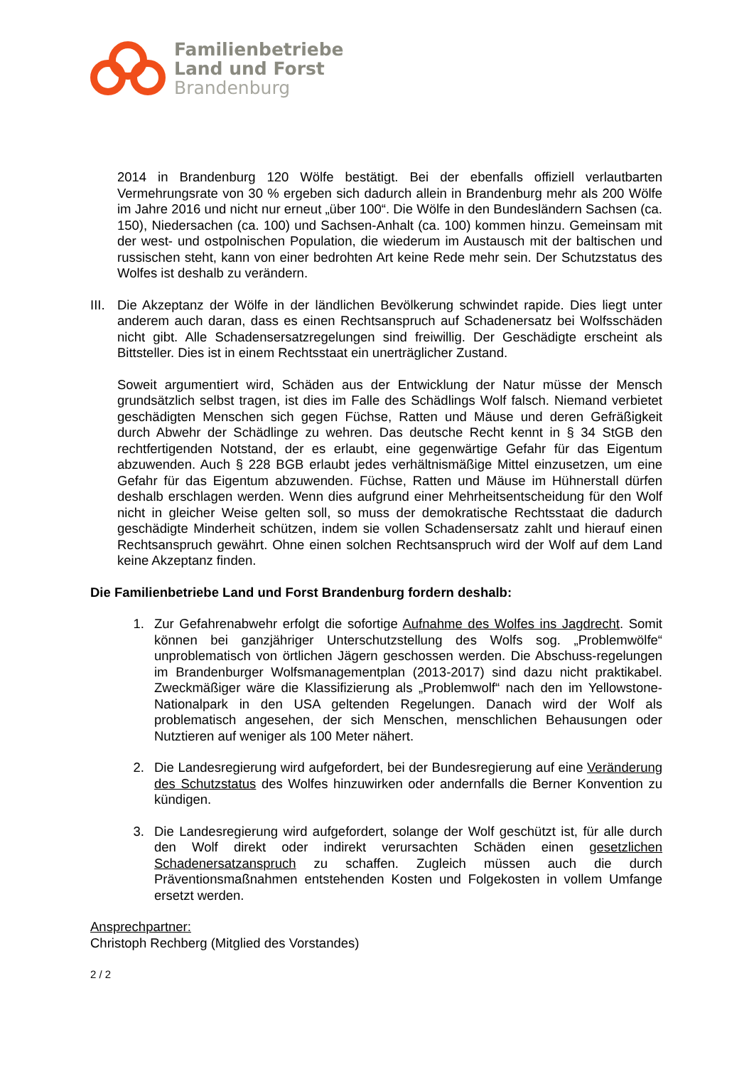Familienbetriebe
Land und Forst
Brandenburg
2014 in Brandenburg 120 Wölfe bestätigt. Bei der ebenfalls offiziell verlautbarten Vermehrungsrate von 30 % ergeben sich dadurch allein in Brandenburg mehr als 200 Wölfe im Jahre 2016 und nicht nur erneut „über 100“. Die Wölfe in den Bundesländern Sachsen (ca. 150), Niedersachen (ca. 100) und Sachsen-Anhalt (ca. 100) kommen hinzu. Gemeinsam mit der west- und ostpolnischen Population, die wiederum im Austausch mit der baltischen und russischen steht, kann von einer bedrohten Art keine Rede mehr sein. Der Schutzstatus des Wolfes ist deshalb zu verändern.
III.
Die Akzeptanz der Wölfe in der ländlichen Bevölkerung schwindet rapide. Dies liegt unter anderem auch daran, dass es einen Rechtsanspruch auf Schadenersatz bei Wolfsschäden nicht gibt. Alle Schadensersatzregelungen sind freiwillig. Der Geschädigte erscheint als Bittsteller. Dies ist in einem Rechtsstaat ein unerträglicher Zustand.
Soweit argumentiert wird, Schäden aus der Entwicklung der Natur müsse der Mensch grundsätzlich selbst tragen, ist dies im Falle des Schädlings Wolf falsch. Niemand verbietet geschädigten Menschen sich gegen Füchse, Ratten und Mäuse und deren Gefräßigkeit durch Abwehr der Schädlinge zu wehren. Das deutsche Recht kennt in § 34 StGB den rechtfertigenden Notstand, der es erlaubt, eine gegenwärtige Gefahr für das Eigentum abzuwenden. Auch § 228 BGB erlaubt jedes verhältnismäßige Mittel einzusetzen, um eine Gefahr für das Eigentum abzuwenden. Füchse, Ratten und Mäuse im Hühnerstall dürfen deshalb erschlagen werden. Wenn dies aufgrund einer Mehrheitsentscheidung für den Wolf nicht in gleicher Weise gelten soll, so muss der demokratische Rechtsstaat die dadurch geschädigte Minderheit schützen, indem sie vollen Schadensersatz zahlt und hierauf einen Rechtsanspruch gewährt. Ohne einen solchen Rechtsanspruch wird der Wolf auf dem Land keine Akzeptanz finden.
Die Familienbetriebe Land und Forst Brandenburg fordern deshalb:
1. Zur Gefahrenabwehr erfolgt die sofortige Aufnahme des Wolfes ins Jagdrecht. Somit können bei ganzjähriger Unterschutzstellung des Wolfs sog. „Problemwölfe“ unproblematisch von örtlichen Jägern geschossen werden. Die Abschuss-regelungen im Brandenburger Wolfsmanagementplan (2013-2017) sind dazu nicht praktikabel. Zweckmäßiger wäre die Klassifizierung als „Problemwolf“ nach den im Yellowstone-Nationalpark in den USA geltenden Regelungen. Danach wird der Wolf als problematisch angesehen, der sich Menschen, menschlichen Behausungen oder Nutztieren auf weniger als 100 Meter nähert.
2. Die Landesregierung wird aufgefordert, bei der Bundesregierung auf eine Veränderung des Schutzstatus des Wolfes hinzuwirken oder andernfalls die Berner Konvention zu kündigen.
3. Die Landesregierung wird aufgefordert, solange der Wolf geschützt ist, für alle durch den Wolf direkt oder indirekt verursachten Schäden einen gesetzlichen Schadenersatzanspruch zu schaffen. Zugleich müssen auch die durch Präventionsmaßnahmen entstehenden Kosten und Folgekosten in vollem Umfange ersetzt werden.
Ansprechpartner:
Christoph Rechberg (Mitglied des Vorstandes)
2 / 2